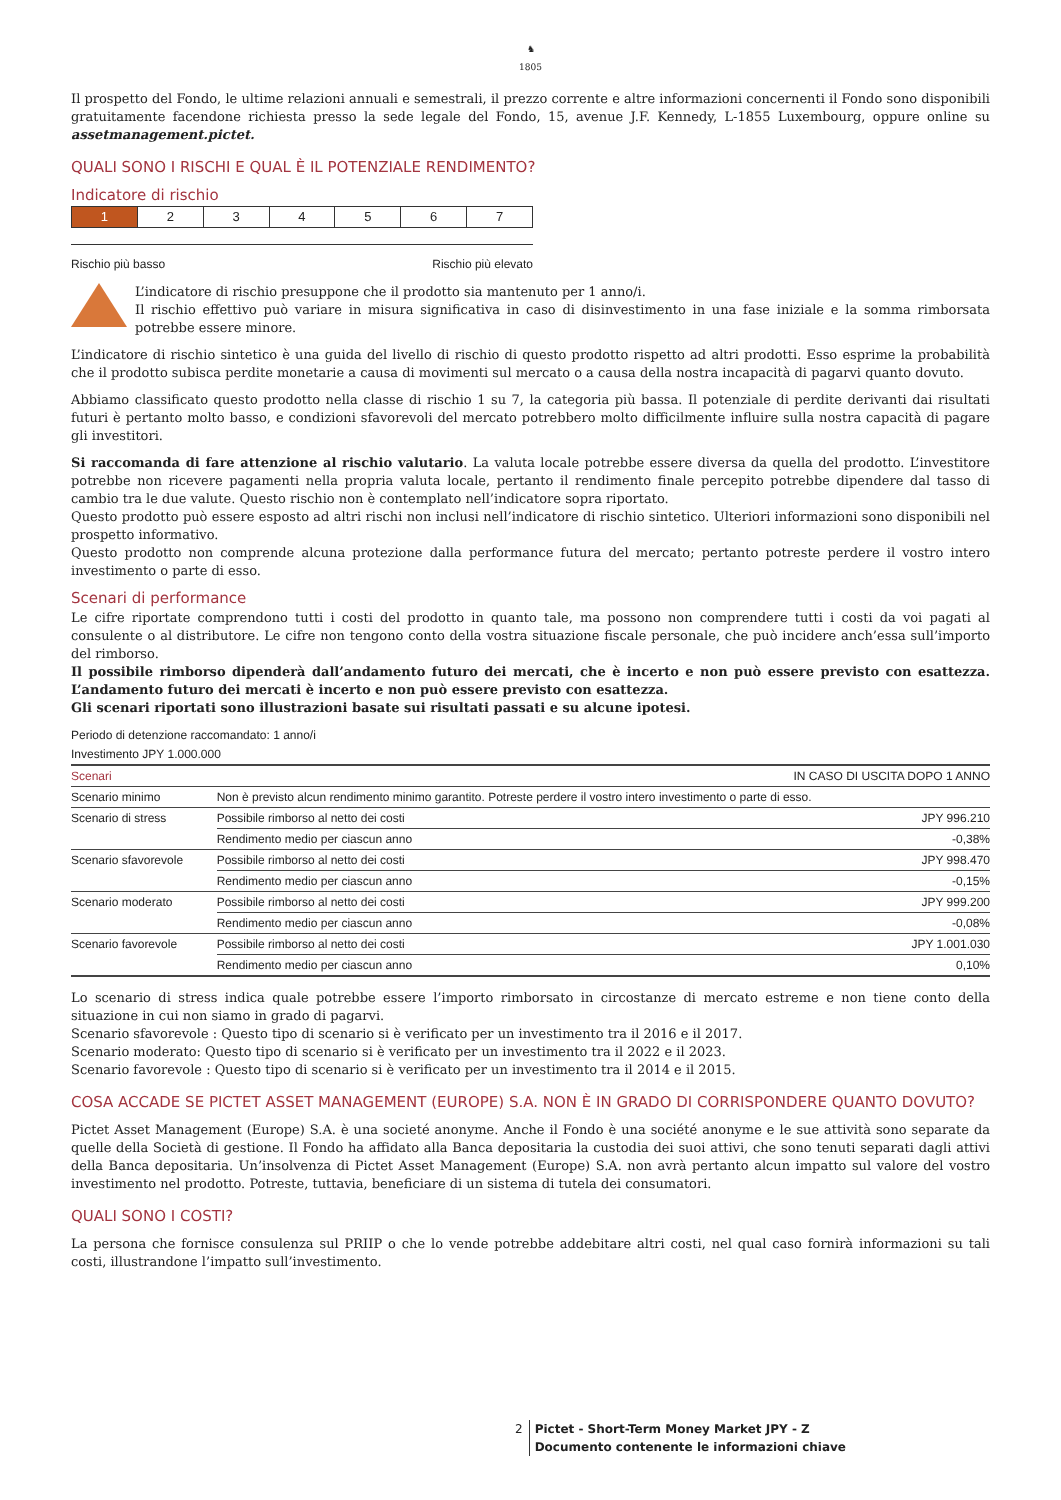♞
1805
Il prospetto del Fondo, le ultime relazioni annuali e semestrali, il prezzo corrente e altre informazioni concernenti il Fondo sono disponibili gratuitamente facendone richiesta presso la sede legale del Fondo, 15, avenue J.F. Kennedy, L-1855 Luxembourg, oppure online su assetmanagement.pictet.
QUALI SONO I RISCHI E QUAL È IL POTENZIALE RENDIMENTO?
Indicatore di rischio
| 1 | 2 | 3 | 4 | 5 | 6 | 7 |
Rischio più basso Rischio più elevato
L’indicatore di rischio presuppone che il prodotto sia mantenuto per 1 anno/i.
Il rischio effettivo può variare in misura significativa in caso di disinvestimento in una fase iniziale e la somma rimborsata potrebbe essere minore.
L’indicatore di rischio sintetico è una guida del livello di rischio di questo prodotto rispetto ad altri prodotti. Esso esprime la probabilità che il prodotto subisca perdite monetarie a causa di movimenti sul mercato o a causa della nostra incapacità di pagarvi quanto dovuto.
Abbiamo classificato questo prodotto nella classe di rischio 1 su 7, la categoria più bassa. Il potenziale di perdite derivanti dai risultati futuri è pertanto molto basso, e condizioni sfavorevoli del mercato potrebbero molto difficilmente influire sulla nostra capacità di pagare gli investitori.
Si raccomanda di fare attenzione al rischio valutario. La valuta locale potrebbe essere diversa da quella del prodotto. L’investitore potrebbe non ricevere pagamenti nella propria valuta locale, pertanto il rendimento finale percepito potrebbe dipendere dal tasso di cambio tra le due valute. Questo rischio non è contemplato nell’indicatore sopra riportato.
Questo prodotto può essere esposto ad altri rischi non inclusi nell’indicatore di rischio sintetico. Ulteriori informazioni sono disponibili nel prospetto informativo.
Questo prodotto non comprende alcuna protezione dalla performance futura del mercato; pertanto potreste perdere il vostro intero investimento o parte di esso.
Scenari di performance
Le cifre riportate comprendono tutti i costi del prodotto in quanto tale, ma possono non comprendere tutti i costi da voi pagati al consulente o al distributore. Le cifre non tengono conto della vostra situazione fiscale personale, che può incidere anch’essa sull’importo del rimborso.
Il possibile rimborso dipenderà dall’andamento futuro dei mercati, che è incerto e non può essere previsto con esattezza. L’andamento futuro dei mercati è incerto e non può essere previsto con esattezza.
Gli scenari riportati sono illustrazioni basate sui risultati passati e su alcune ipotesi.
Periodo di detenzione raccomandato: 1 anno/i
Investimento JPY 1.000.000
| Scenari | IN CASO DI USCITA DOPO 1 ANNO | |
| --- | --- | --- |
| Scenario minimo | Non è previsto alcun rendimento minimo garantito. Potreste perdere il vostro intero investimento o parte di esso. | |
| Scenario di stress | Possibile rimborso al netto dei costi | JPY 996.210 |
| | Rendimento medio per ciascun anno | -0,38% |
| Scenario sfavorevole | Possibile rimborso al netto dei costi | JPY 998.470 |
| | Rendimento medio per ciascun anno | -0,15% |
| Scenario moderato | Possibile rimborso al netto dei costi | JPY 999.200 |
| | Rendimento medio per ciascun anno | -0,08% |
| Scenario favorevole | Possibile rimborso al netto dei costi | JPY 1.001.030 |
| | Rendimento medio per ciascun anno | 0,10% |
Lo scenario di stress indica quale potrebbe essere l’importo rimborsato in circostanze di mercato estreme e non tiene conto della situazione in cui non siamo in grado di pagarvi.
Scenario sfavorevole : Questo tipo di scenario si è verificato per un investimento tra il 2016 e il 2017.
Scenario moderato: Questo tipo di scenario si è verificato per un investimento tra il 2022 e il 2023.
Scenario favorevole : Questo tipo di scenario si è verificato per un investimento tra il 2014 e il 2015.
COSA ACCADE SE PICTET ASSET MANAGEMENT (EUROPE) S.A. NON È IN GRADO DI CORRISPONDERE QUANTO DOVUTO?
Pictet Asset Management (Europe) S.A. è una societé anonyme. Anche il Fondo è una société anonyme e le sue attività sono separate da quelle della Società di gestione. Il Fondo ha affidato alla Banca depositaria la custodia dei suoi attivi, che sono tenuti separati dagli attivi della Banca depositaria. Un’insolvenza di Pictet Asset Management (Europe) S.A. non avrà pertanto alcun impatto sul valore del vostro investimento nel prodotto. Potreste, tuttavia, beneficiare di un sistema di tutela dei consumatori.
QUALI SONO I COSTI?
La persona che fornisce consulenza sul PRIIP o che lo vende potrebbe addebitare altri costi, nel qual caso fornirà informazioni su tali costi, illustrandone l’impatto sull’investimento.
2 Pictet - Short-Term Money Market JPY - Z
Documento contenente le informazioni chiave